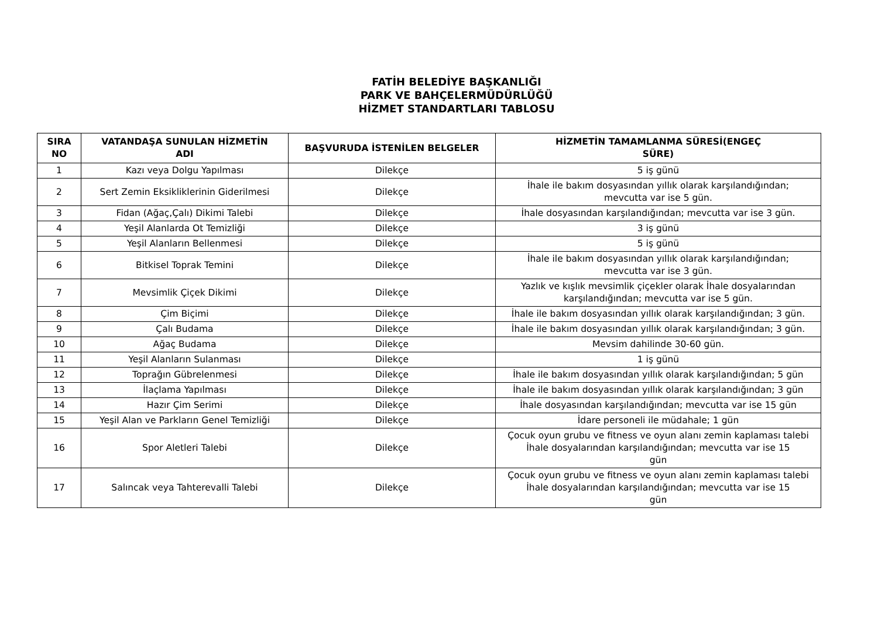FATİH BELEDİYE BAŞKANLIĞI
PARK VE BAHÇELERMÜDÜRLÜĞÜ
HİZMET STANDARTLARI TABLOSU
| SIRA NO | VATANDAŞA SUNULAN HİZMETİN ADI | BAŞVURUDA İSTENİLEN BELGELER | HİZMETİN TAMAMLANMA SÜRESİ(ENGEÇ SÜRE) |
| --- | --- | --- | --- |
| 1 | Kazı veya Dolgu Yapılması | Dilekçe | 5 iş günü |
| 2 | Sert Zemin Eksikliklerinin Giderilmesi | Dilekçe | İhale ile bakım dosyasından yıllık olarak karşılandığından; mevcutta var ise 5 gün. |
| 3 | Fidan (Ağaç,Çalı) Dikimi Talebi | Dilekçe | İhale dosyasından karşılandığından; mevcutta var ise 3 gün. |
| 4 | Yeşil Alanlarda Ot Temizliği | Dilekçe | 3 iş günü |
| 5 | Yeşil Alanların Bellenmesi | Dilekçe | 5 iş günü |
| 6 | Bitkisel Toprak Temini | Dilekçe | İhale ile bakım dosyasından yıllık olarak karşılandığından; mevcutta var ise 3 gün. |
| 7 | Mevsimlik Çiçek Dikimi | Dilekçe | Yazlık ve kışlık mevsimlik çiçekler olarak İhale dosyalarından karşılandığından; mevcutta var ise 5 gün. |
| 8 | Çim Biçimi | Dilekçe | İhale ile bakım dosyasından yıllık olarak karşılandığından; 3 gün. |
| 9 | Çalı Budama | Dilekçe | İhale ile bakım dosyasından yıllık olarak karşılandığından; 3 gün. |
| 10 | Ağaç Budama | Dilekçe | Mevsim dahilinde 30-60 gün. |
| 11 | Yeşil Alanların Sulanması | Dilekçe | 1 iş günü |
| 12 | Toprağın Gübrelenmesi | Dilekçe | İhale ile bakım dosyasından yıllık olarak karşılandığından; 5 gün |
| 13 | İlaçlama Yapılması | Dilekçe | İhale ile bakım dosyasından yıllık olarak karşılandığından; 3 gün |
| 14 | Hazır Çim Serimi | Dilekçe | İhale dosyasından karşılandığından; mevcutta var ise 15 gün |
| 15 | Yeşil Alan ve Parkların Genel Temizliği | Dilekçe | İdare personeli ile müdahale; 1 gün |
| 16 | Spor Aletleri Talebi | Dilekçe | Çocuk oyun grubu ve fitness ve oyun alanı zemin kaplaması talebi İhale dosyalarından karşılandığından; mevcutta var ise 15 gün |
| 17 | Salıncak veya Tahterevalli Talebi | Dilekçe | Çocuk oyun grubu ve fitness ve oyun alanı zemin kaplaması talebi İhale dosyalarından karşılandığından; mevcutta var ise 15 gün |